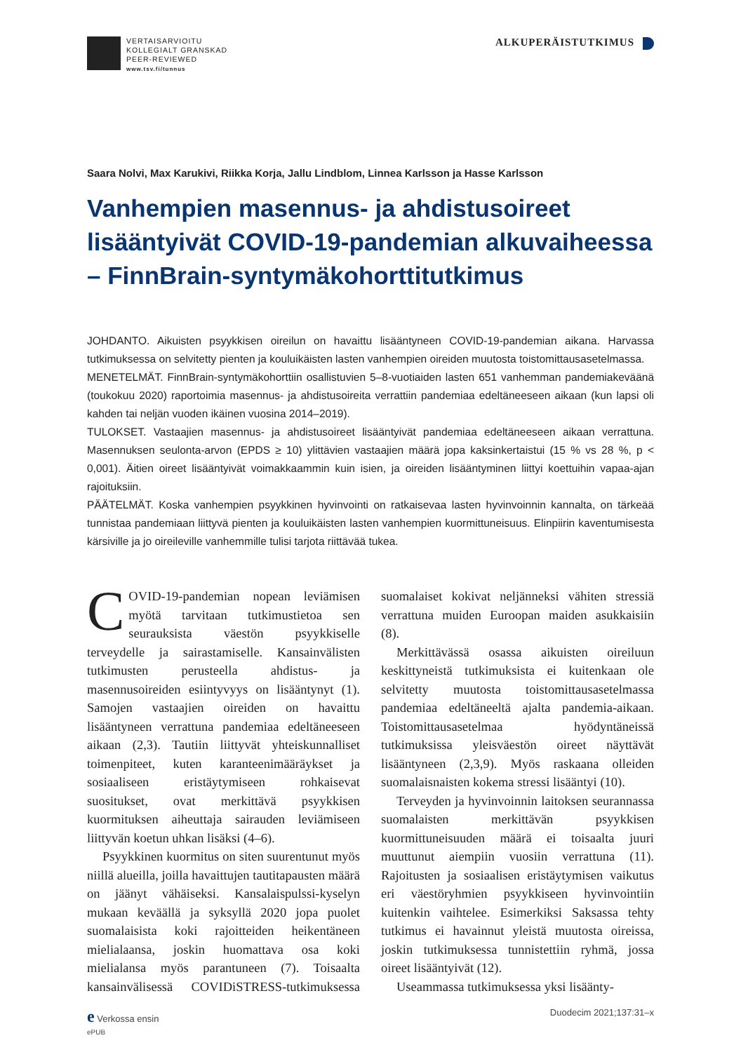VERTAISARVIOITU
KOLLEGIALT GRANSKAD
PEER-REVIEWED
www.tsv.fi/tunnus
ALKUPERÄISTUTKIMUS
Saara Nolvi, Max Karukivi, Riikka Korja, Jallu Lindblom, Linnea Karlsson ja Hasse Karlsson
Vanhempien masennus- ja ahdistusoireet lisääntyivät COVID-19-pandemian alku­vaiheessa – FinnBrain-syntymäkohorttitutkimus
JOHDANTO. Aikuisten psyykkisen oireilun on havaittu lisääntyneen COVID-19-pandemian aikana. Harvassa tutkimuksessa on selvitetty pienten ja kouluikäisten lasten vanhempien oireiden muutosta toistomittausasetelmassa.
MENETELMÄT. FinnBrain-syntymäkohorttiin osallistuvien 5–8-vuotiaiden lasten 651 vanhemman pandemiakeväänä (toukokuu 2020) raportoimia masennus- ja ahdistusoireita verrattiin pandemiaa edeltäneeseen aikaan (kun lapsi oli kahden tai neljän vuoden ikäinen vuosina 2014–2019).
TULOKSET. Vastaajien masennus- ja ahdistusoireet lisääntyivät pandemiaa edeltäneeseen aikaan verrattuna. Masennuksen seulonta-arvon (EPDS ≥ 10) ylittävien vastaajien määrä jopa kaksinkertaistui (15 % vs 28 %, p < 0,001). Äitien oireet lisääntyivät voimakkaammin kuin isien, ja oireiden lisääntyminen liittyi koettuihin vapaa-ajan rajoituksiin.
PÄÄTELMÄT. Koska vanhempien psyykkinen hyvinvointi on ratkaisevaa lasten hyvinvoinnin kannalta, on tärkeää tunnistaa pandemiaan liittyvä pienten ja kouluikäisten lasten vanhempien kuormittuneisuus. Elinpiirin kaventumisesta kärsiville ja jo oireileville vanhemmille tulisi tarjota riittävää tukea.
COVID-19-pandemian nopean leviämisen myötä tarvitaan tutkimustietoa sen seurauksista väestön psyykkiselle terveydelle ja sairastamiselle. Kansainvälisten tutkimusten perusteella ahdistus- ja masennusoireiden esiintyvyys on lisääntynyt (1). Samojen vastaajien oireiden on havaittu lisääntyneen verrattuna pandemiaa edeltäneeseen aikaan (2,3). Tautiin liittyvät yhteiskunnalliset toimenpiteet, kuten karanteenimääräykset ja sosiaaliseen eristäytymiseen rohkaisevat suositukset, ovat merkittävä psyykkisen kuormituksen aiheuttaja sairauden leviämiseen liittyvän koetun uhkan lisäksi (4–6).
Psyykkinen kuormitus on siten suurentunut myös niillä alueilla, joilla havaittujen tautitapausten määrä on jäänyt vähäiseksi. Kansalaispulssi-kyselyn mukaan keväällä ja syksyllä 2020 jopa puolet suomalaisista koki rajoitteiden heikentäneen mielialaansa, joskin huomattava osa koki mielialansa myös parantuneen (7). Toisaalta kansainvälisessä COVIDiSTRESS-tutkimuksessa suomalaiset kokivat neljänneksi vähiten stressiä verrattuna muiden Euroopan maiden asukkaisiin (8).
Merkittävässä osassa aikuisten oireiluun keskittyneistä tutkimuksista ei kuitenkaan ole selvitetty muutosta toistomittausasetelmassa pandemiaa edeltäneeltä ajalta pandemia-aikaan. Toistomittausasetelmaa hyödyntäneissä tutkimuksissa yleisväestön oireet näyttävät lisääntyneen (2,3,9). Myös raskaana olleiden suomalaisnaisten kokema stressi lisääntyi (10).
Terveyden ja hyvinvoinnin laitoksen seurannassa suomalaisten merkittävän psyykkisen kuormittuneisuuden määrä ei toisaalta juuri muuttunut aiempiin vuosiin verrattuna (11). Rajoitusten ja sosiaalisen eristäytymisen vaikutus eri väestöryhmien psyykkiseen hyvinvointiin kuitenkin vaihtelee. Esimerkiksi Saksassa tehty tutkimus ei havainnut yleistä muutosta oireissa, joskin tutkimuksessa tunnistettiin ryhmä, jossa oireet lisääntyivät (12).
Useammassa tutkimuksessa yksi lisäänty-
e Verkossa ensin
ePUB
Duodecim 2021;137:31–x